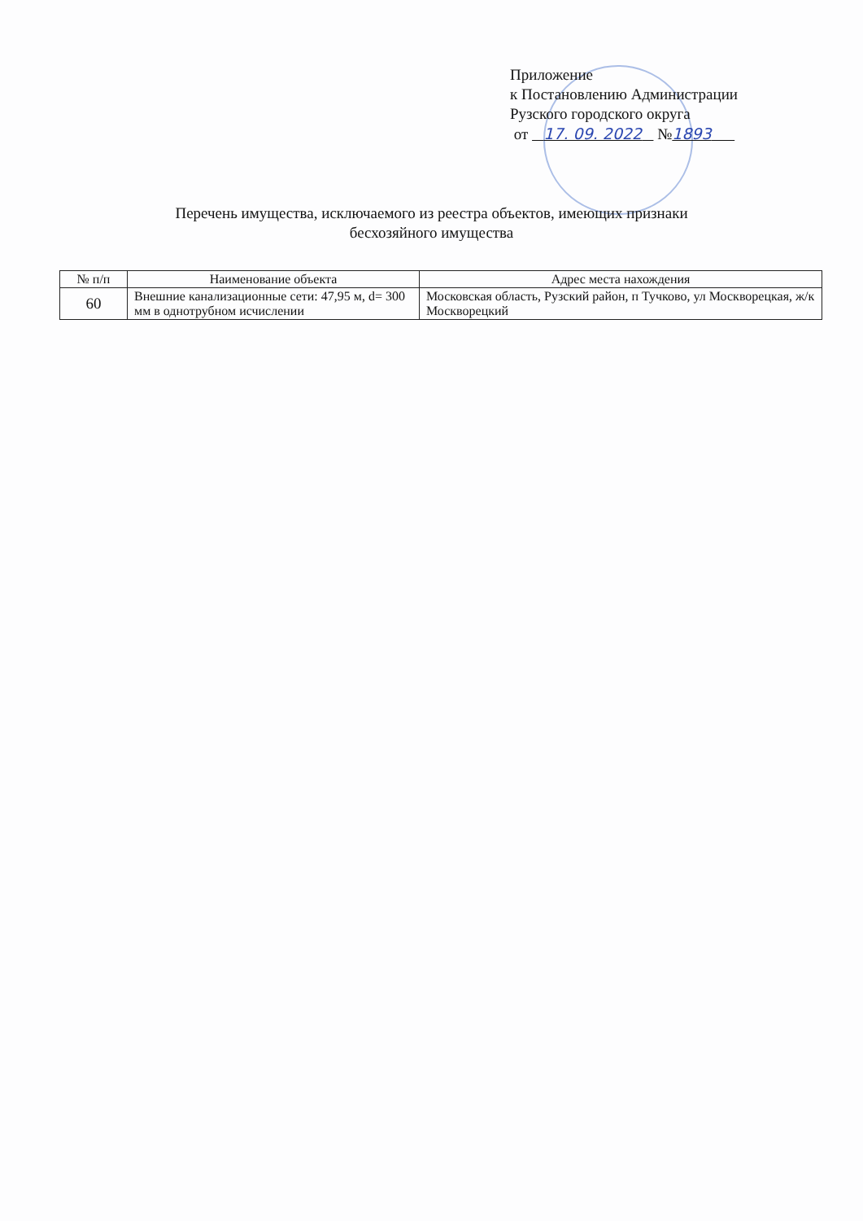Приложение
к Постановлению Администрации
Рузского городского округа
от 17. 09. 2022 №1893
Перечень имущества, исключаемого из реестра объектов, имеющих признаки
бесхозяйного имущества
| № п/п | Наименование объекта | Адрес места нахождения |
| --- | --- | --- |
| 60 | Внешние канализационные сети: 47,95 м, d= 300 мм в однотрубном исчислении | Московская область, Рузский район, п Тучково, ул Москворецкая, ж/к Москворецкий |